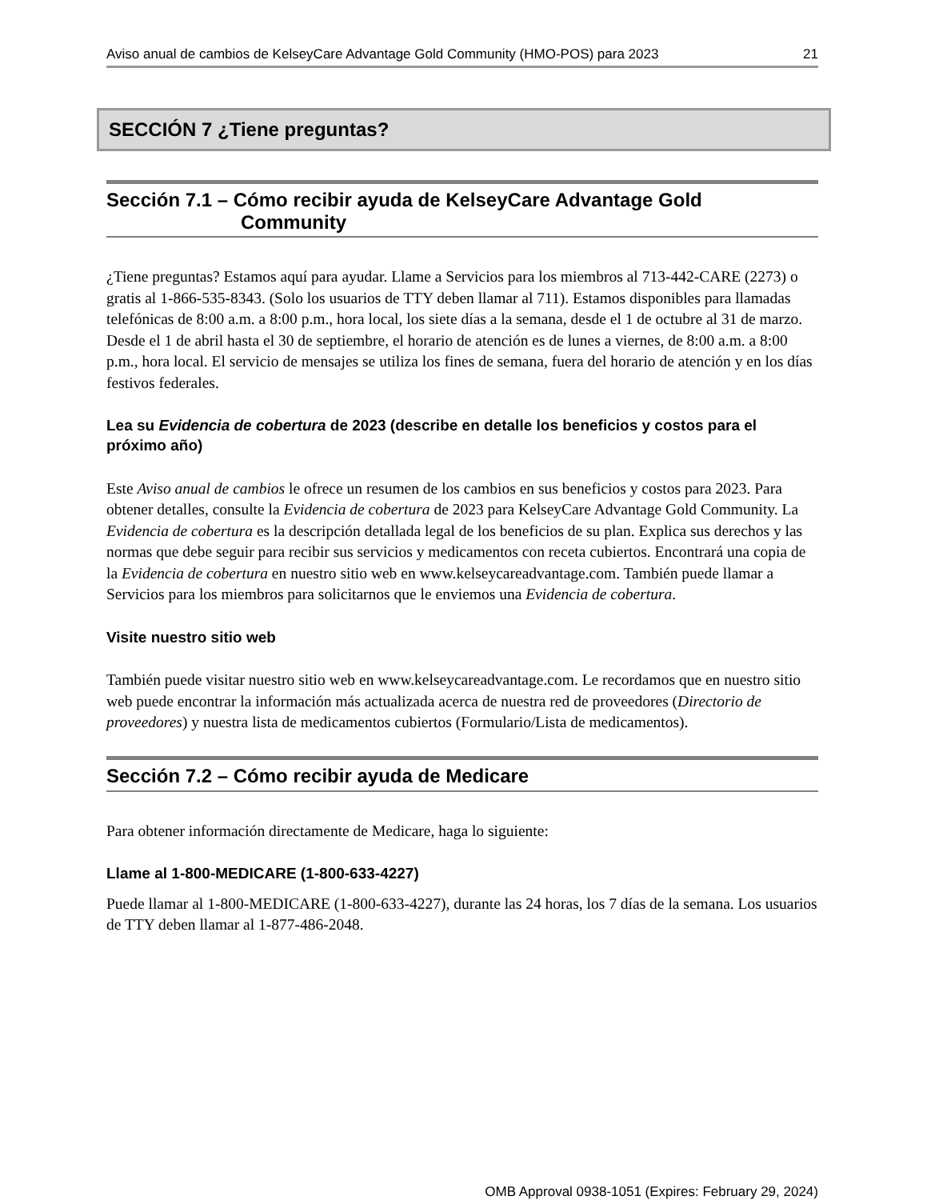Aviso anual de cambios de KelseyCare Advantage Gold Community (HMO-POS) para 2023 21
SECCIÓN 7 ¿Tiene preguntas?
Sección 7.1 – Cómo recibir ayuda de KelseyCare Advantage Gold
Community
¿Tiene preguntas? Estamos aquí para ayudar. Llame a Servicios para los miembros al 713-442-CARE (2273) o gratis al 1-866-535-8343. (Solo los usuarios de TTY deben llamar al 711). Estamos disponibles para llamadas telefónicas de 8:00 a.m. a 8:00 p.m., hora local, los siete días a la semana, desde el 1 de octubre al 31 de marzo. Desde el 1 de abril hasta el 30 de septiembre, el horario de atención es de lunes a viernes, de 8:00 a.m. a 8:00 p.m., hora local. El servicio de mensajes se utiliza los fines de semana, fuera del horario de atención y en los días festivos federales.
Lea su Evidencia de cobertura de 2023 (describe en detalle los beneficios y costos para el próximo año)
Este Aviso anual de cambios le ofrece un resumen de los cambios en sus beneficios y costos para 2023. Para obtener detalles, consulte la Evidencia de cobertura de 2023 para KelseyCare Advantage Gold Community. La Evidencia de cobertura es la descripción detallada legal de los beneficios de su plan. Explica sus derechos y las normas que debe seguir para recibir sus servicios y medicamentos con receta cubiertos. Encontrará una copia de la Evidencia de cobertura en nuestro sitio web en www.kelseycareadvantage.com. También puede llamar a Servicios para los miembros para solicitarnos que le enviemos una Evidencia de cobertura.
Visite nuestro sitio web
También puede visitar nuestro sitio web en www.kelseycareadvantage.com. Le recordamos que en nuestro sitio web puede encontrar la información más actualizada acerca de nuestra red de proveedores (Directorio de proveedores) y nuestra lista de medicamentos cubiertos (Formulario/Lista de medicamentos).
Sección 7.2 – Cómo recibir ayuda de Medicare
Para obtener información directamente de Medicare, haga lo siguiente:
Llame al 1-800-MEDICARE (1-800-633-4227)
Puede llamar al 1-800-MEDICARE (1-800-633-4227), durante las 24 horas, los 7 días de la semana. Los usuarios de TTY deben llamar al 1-877-486-2048.
OMB Approval 0938-1051 (Expires: February 29, 2024)